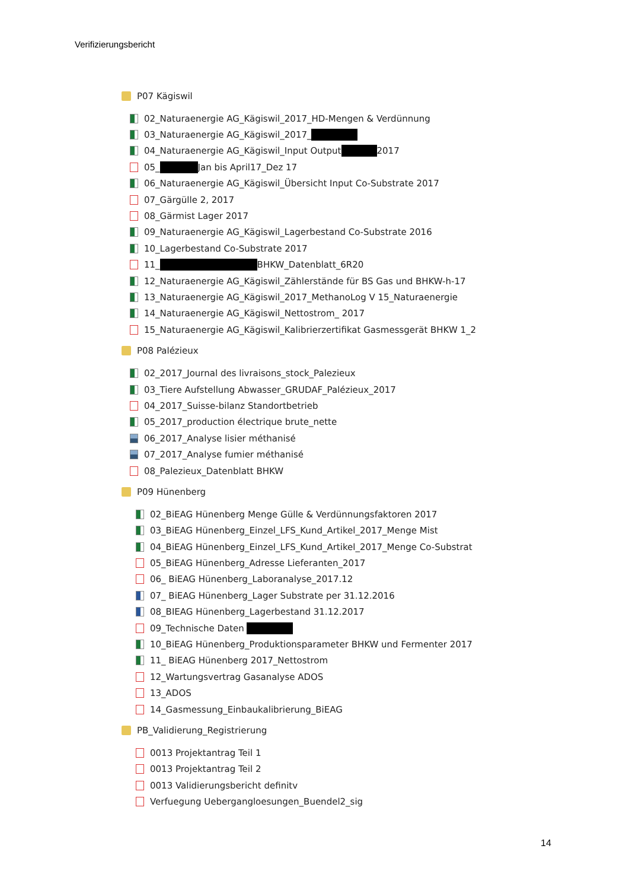Verifizierungsbericht
P07 Kägiswil
02_Naturaenergie AG_Kägiswil_2017_HD-Mengen & Verdünnung
03_Naturaenergie AG_Kägiswil_2017_
04_Naturaenergie AG_Kägiswil_Input Output 2017
05_ Jan bis April17_Dez 17
06_Naturaenergie AG_Kägiswil_Übersicht Input Co-Substrate 2017
07_Gärgülle 2, 2017
08_Gärmist Lager 2017
09_Naturaenergie AG_Kägiswil_Lagerbestand Co-Substrate 2016
10_Lagerbestand Co-Substrate 2017
11_ BHKW_Datenblatt_6R20
12_Naturaenergie AG_Kägiswil_Zählerstände für BS Gas und BHKW-h-17
13_Naturaenergie AG_Kägiswil_2017_MethanoLog V 15_Naturaenergie
14_Naturaenergie AG_Kägiswil_Nettostrom_ 2017
15_Naturaenergie AG_Kägiswil_Kalibrierzertifikat Gasmessgerät BHKW 1_2
P08 Palézieux
02_2017_Journal des livraisons_stock_Palezieux
03_Tiere Aufstellung Abwasser_GRUDAF_Palézieux_2017
04_2017_Suisse-bilanz Standortbetrieb
05_2017_production électrique brute_nette
06_2017_Analyse lisier méthanisé
07_2017_Analyse fumier méthanisé
08_Palezieux_Datenblatt BHKW
P09 Hünenberg
02_BiEAG Hünenberg Menge Gülle & Verdünnungsfaktoren 2017
03_BiEAG Hünenberg_Einzel_LFS_Kund_Artikel_2017_Menge Mist
04_BiEAG Hünenberg_Einzel_LFS_Kund_Artikel_2017_Menge Co-Substrat
05_BiEAG Hünenberg_Adresse Lieferanten_2017
06_ BiEAG Hünenberg_Laboranalyse_2017.12
07_ BiEAG Hünenberg_Lager Substrate per 31.12.2016
08_BIEAG Hünenberg_Lagerbestand 31.12.2017
09_Technische Daten
10_BiEAG Hünenberg_Produktionsparameter BHKW und Fermenter 2017
11_ BiEAG Hünenberg 2017_Nettostrom
12_Wartungsvertrag Gasanalyse ADOS
13_ADOS
14_Gasmessung_Einbaukalibrierung_BiEAG
PB_Validierung_Registrierung
0013 Projektantrag Teil 1
0013 Projektantrag Teil 2
0013 Validierungsbericht definitv
Verfuegung Uebergangloesungen_Buendel2_sig
14